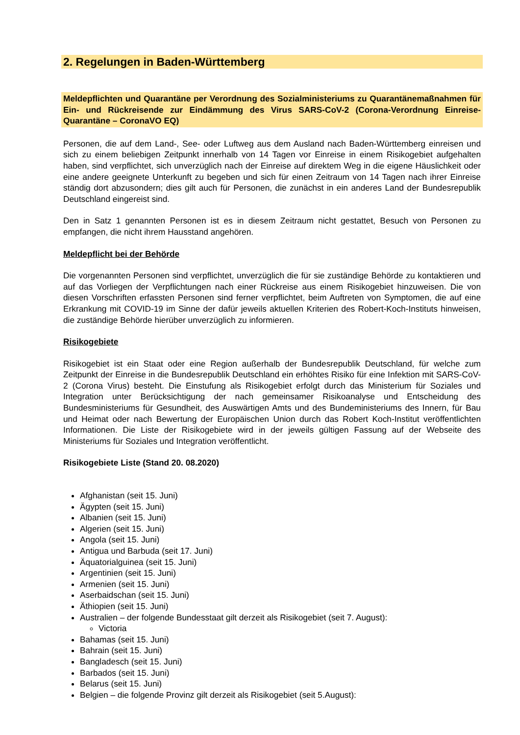2. Regelungen in Baden-Württemberg
Meldepflichten und Quarantäne per Verordnung des Sozialministeriums zu Quarantänemaßnahmen für Ein- und Rückreisende zur Eindämmung des Virus SARS-CoV-2 (Corona-Verordnung Einreise-Quarantäne – CoronaVO EQ)
Personen, die auf dem Land-, See- oder Luftweg aus dem Ausland nach Baden-Württemberg einreisen und sich zu einem beliebigen Zeitpunkt innerhalb von 14 Tagen vor Einreise in einem Risikogebiet aufgehalten haben, sind verpflichtet, sich unverzüglich nach der Einreise auf direktem Weg in die eigene Häuslichkeit oder eine andere geeignete Unterkunft zu begeben und sich für einen Zeitraum von 14 Tagen nach ihrer Einreise ständig dort abzusondern; dies gilt auch für Personen, die zunächst in ein anderes Land der Bundesrepublik Deutschland eingereist sind.
Den in Satz 1 genannten Personen ist es in diesem Zeitraum nicht gestattet, Besuch von Personen zu empfangen, die nicht ihrem Hausstand angehören.
Meldepflicht bei der Behörde
Die vorgenannten Personen sind verpflichtet, unverzüglich die für sie zuständige Behörde zu kontaktieren und auf das Vorliegen der Verpflichtungen nach einer Rückreise aus einem Risikogebiet hinzuweisen. Die von diesen Vorschriften erfassten Personen sind ferner verpflichtet, beim Auftreten von Symptomen, die auf eine Erkrankung mit COVID-19 im Sinne der dafür jeweils aktuellen Kriterien des Robert-Koch-Instituts hinweisen, die zuständige Behörde hierüber unverzüglich zu informieren.
Risikogebiete
Risikogebiet ist ein Staat oder eine Region außerhalb der Bundesrepublik Deutschland, für welche zum Zeitpunkt der Einreise in die Bundesrepublik Deutschland ein erhöhtes Risiko für eine Infektion mit SARS-CoV-2 (Corona Virus) besteht. Die Einstufung als Risikogebiet erfolgt durch das Ministerium für Soziales und Integration unter Berücksichtigung der nach gemeinsamer Risikoanalyse und Entscheidung des Bundesministeriums für Gesundheit, des Auswärtigen Amts und des Bundeministeriums des Innern, für Bau und Heimat oder nach Bewertung der Europäischen Union durch das Robert Koch-Institut veröffentlichten Informationen. Die Liste der Risikogebiete wird in der jeweils gültigen Fassung auf der Webseite des Ministeriums für Soziales und Integration veröffentlicht.
Risikogebiete Liste (Stand 20. 08.2020)
Afghanistan (seit 15. Juni)
Ägypten (seit 15. Juni)
Albanien (seit 15. Juni)
Algerien (seit 15. Juni)
Angola (seit 15. Juni)
Antigua und Barbuda (seit 17. Juni)
Äquatorialguinea (seit 15. Juni)
Argentinien (seit 15. Juni)
Armenien (seit 15. Juni)
Aserbaidschan (seit 15. Juni)
Äthiopien (seit 15. Juni)
Australien – der folgende Bundesstaat gilt derzeit als Risikogebiet (seit 7. August):
Victoria
Bahamas (seit 15. Juni)
Bahrain (seit 15. Juni)
Bangladesch (seit 15. Juni)
Barbados (seit 15. Juni)
Belarus (seit 15. Juni)
Belgien – die folgende Provinz gilt derzeit als Risikogebiet (seit 5.August):